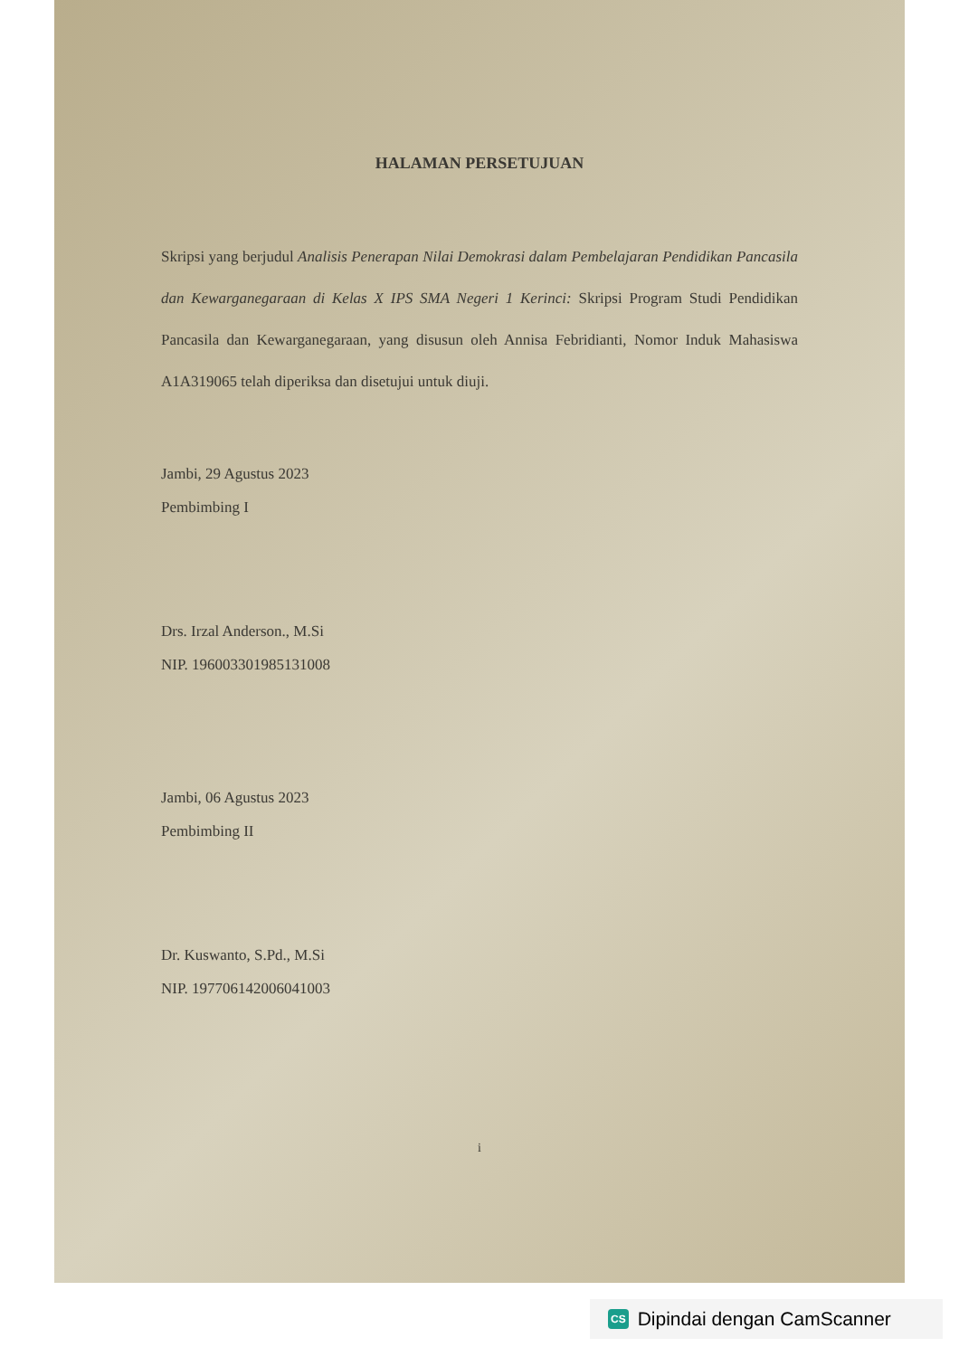HALAMAN PERSETUJUAN
Skripsi yang berjudul Analisis Penerapan Nilai Demokrasi dalam Pembelajaran Pendidikan Pancasila dan Kewarganegaraan di Kelas X IPS SMA Negeri 1 Kerinci: Skripsi Program Studi Pendidikan Pancasila dan Kewarganegaraan, yang disusun oleh Annisa Febridianti, Nomor Induk Mahasiswa A1A319065 telah diperiksa dan disetujui untuk diuji.
Jambi, 29 Agustus 2023
Pembimbing I
Drs. Irzal Anderson., M.Si
NIP. 196003301985131008
Jambi, 06 Agustus 2023
Pembimbing II
Dr. Kuswanto, S.Pd., M.Si
NIP. 197706142006041003
i
CS Dipindai dengan CamScanner